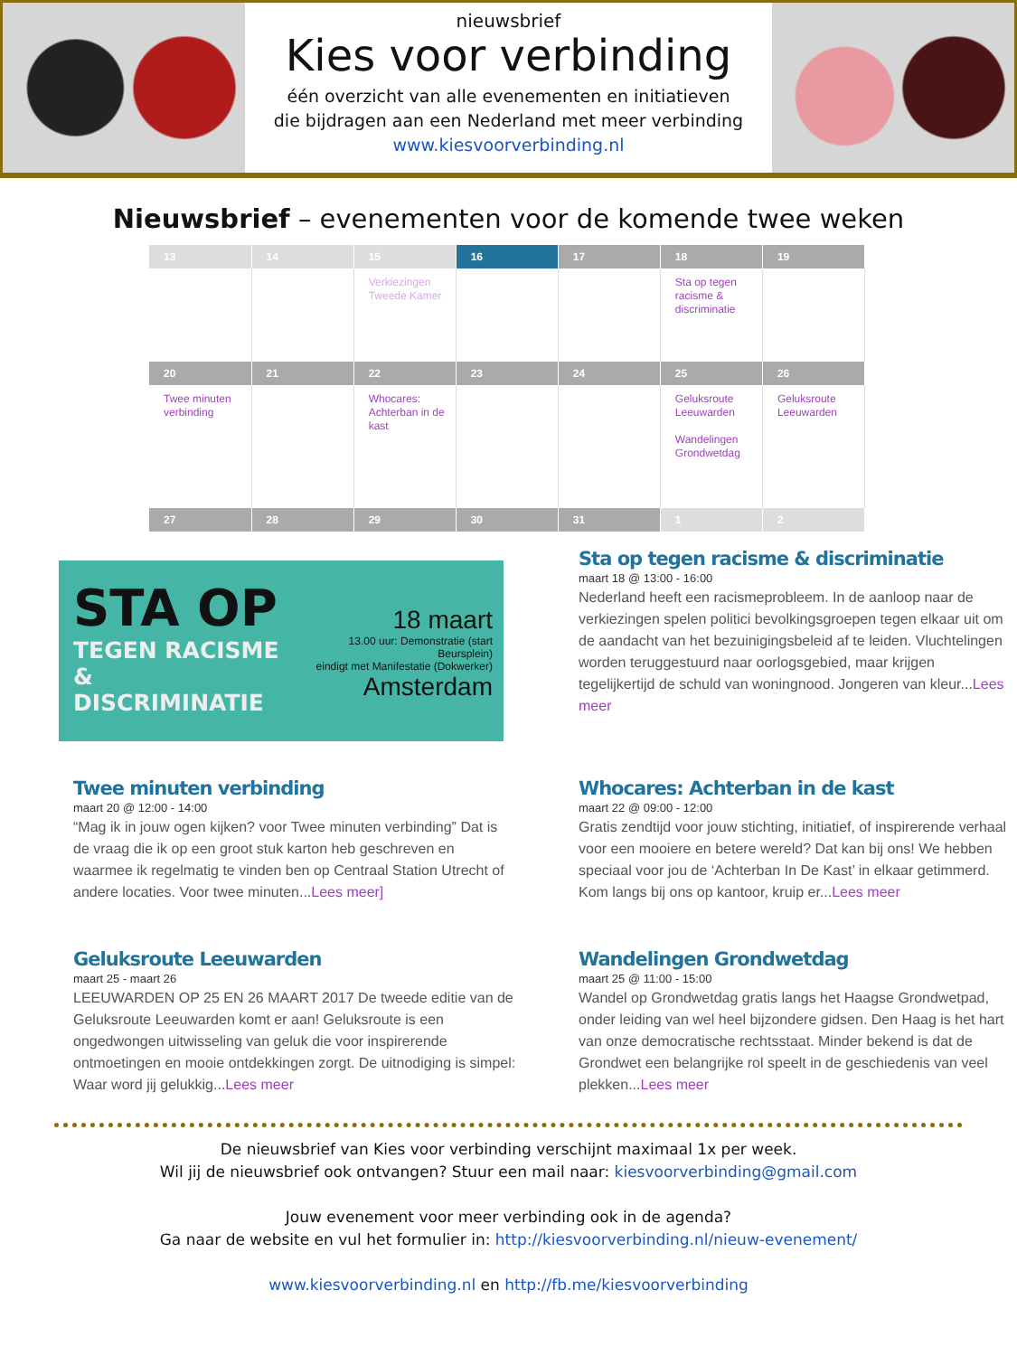nieuwsbrief
Kies voor verbinding
één overzicht van alle evenementen en initiatieven
die bijdragen aan een Nederland met meer verbinding
www.kiesvoorverbinding.nl
Nieuwsbrief – evenementen voor de komende twee weken
| 13 | 14 | 15 | 16 | 17 | 18 | 19 |
| --- | --- | --- | --- | --- | --- | --- |
| | | Verkiezingen Tweede Kamer | | | Sta op tegen racisme & discriminatie | |
| 20 | 21 | 22 | 23 | 24 | 25 | 26 |
| Twee minuten verbinding | | Whocares: Achterban in de kast | | | Geluksroute Leeuwarden Wandelingen Grondwetdag | Geluksroute Leeuwarden |
| 27 | 28 | 29 | 30 | 31 | 1 | 2 |
STA OP
TEGEN RACISME
& DISCRIMINATIE
18 maart
13.00 uur: Demonstratie (start Beursplein)
eindigt met Manifestatie (Dokwerker)
Amsterdam
Sta op tegen racisme & discriminatie
maart 18 @ 13:00 - 16:00
Nederland heeft een racismeprobleem. In de aanloop naar de verkiezingen spelen politici bevolkingsgroepen tegen elkaar uit om de aandacht van het bezuinigingsbeleid af te leiden. Vluchtelingen worden teruggestuurd naar oorlogsgebied, maar krijgen tegelijkertijd de schuld van woningnood. Jongeren van kleur...Lees meer
Twee minuten verbinding
maart 20 @ 12:00 - 14:00
“Mag ik in jouw ogen kijken? voor Twee minuten verbinding” Dat is de vraag die ik op een groot stuk karton heb geschreven en waarmee ik regelmatig te vinden ben op Centraal Station Utrecht of andere locaties. Voor twee minuten...Lees meer]
Whocares: Achterban in de kast
maart 22 @ 09:00 - 12:00
Gratis zendtijd voor jouw stichting, initiatief, of inspirerende verhaal voor een mooiere en betere wereld? Dat kan bij ons! We hebben speciaal voor jou de ‘Achterban In De Kast’ in elkaar getimmerd. Kom langs bij ons op kantoor, kruip er...Lees meer
Geluksroute Leeuwarden
maart 25 - maart 26
LEEUWARDEN OP 25 EN 26 MAART 2017 De tweede editie van de Geluksroute Leeuwarden komt er aan! Geluksroute is een ongedwongen uitwisseling van geluk die voor inspirerende ontmoetingen en mooie ontdekkingen zorgt. De uitnodiging is simpel: Waar word jij gelukkig...Lees meer
Wandelingen Grondwetdag
maart 25 @ 11:00 - 15:00
Wandel op Grondwetdag gratis langs het Haagse Grondwetpad, onder leiding van wel heel bijzondere gidsen. Den Haag is het hart van onze democratische rechtsstaat. Minder bekend is dat de Grondwet een belangrijke rol speelt in de geschiedenis van veel plekken...Lees meer
De nieuwsbrief van Kies voor verbinding verschijnt maximaal 1x per week.
Wil jij de nieuwsbrief ook ontvangen? Stuur een mail naar: kiesvoorverbinding@gmail.com
Jouw evenement voor meer verbinding ook in de agenda?
Ga naar de website en vul het formulier in: http://kiesvoorverbinding.nl/nieuw-evenement/
www.kiesvoorverbinding.nl en http://fb.me/kiesvoorverbinding